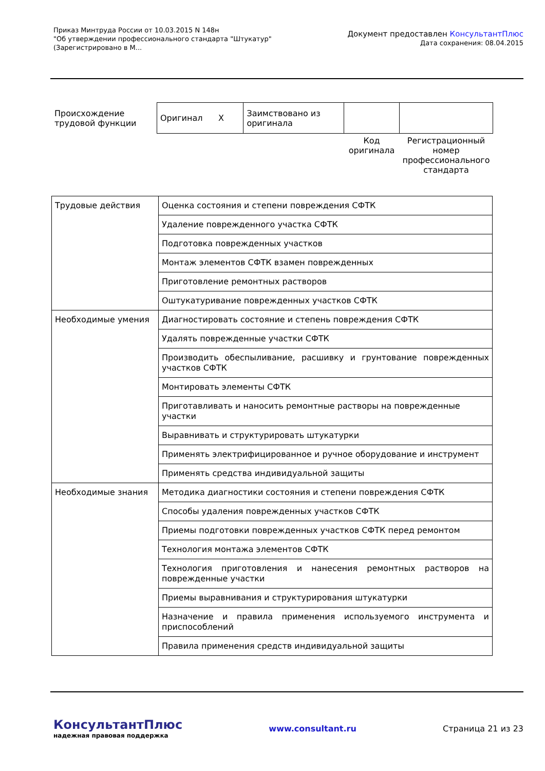Приказ Минтруда России от 10.03.2015 N 148н
"Об утверждении профессионального стандарта "Штукатур"
(Зарегистрировано в М...
Документ предоставлен КонсультантПлюс
Дата сохранения: 08.04.2015
| Происхождение трудовой функции | Оригинал X | Заимствовано из оригинала | | |
| | | | Код оригинала | Регистрационный номер профессионального стандарта |
| Трудовые действия | Оценка состояния и степени повреждения СФТК |
| | Удаление поврежденного участка СФТК |
| | Подготовка поврежденных участков |
| | Монтаж элементов СФТК взамен поврежденных |
| | Приготовление ремонтных растворов |
| | Оштукатуривание поврежденных участков СФТК |
| Необходимые умения | Диагностировать состояние и степень повреждения СФТК |
| | Удалять поврежденные участки СФТК |
| | Производить обеспыливание, расшивку и грунтование поврежденных участков СФТК |
| | Монтировать элементы СФТК |
| | Приготавливать и наносить ремонтные растворы на поврежденные участки |
| | Выравнивать и структурировать штукатурки |
| | Применять электрифицированное и ручное оборудование и инструмент |
| | Применять средства индивидуальной защиты |
| Необходимые знания | Методика диагностики состояния и степени повреждения СФТК |
| | Способы удаления поврежденных участков СФТК |
| | Приемы подготовки поврежденных участков СФТК перед ремонтом |
| | Технология монтажа элементов СФТК |
| | Технология приготовления и нанесения ремонтных растворов на поврежденные участки |
| | Приемы выравнивания и структурирования штукатурки |
| | Назначение и правила применения используемого инструмента и приспособлений |
| | Правила применения средств индивидуальной защиты |
КонсультантПлюс
надежная правовая поддержка
www.consultant.ru Страница 21 из 23